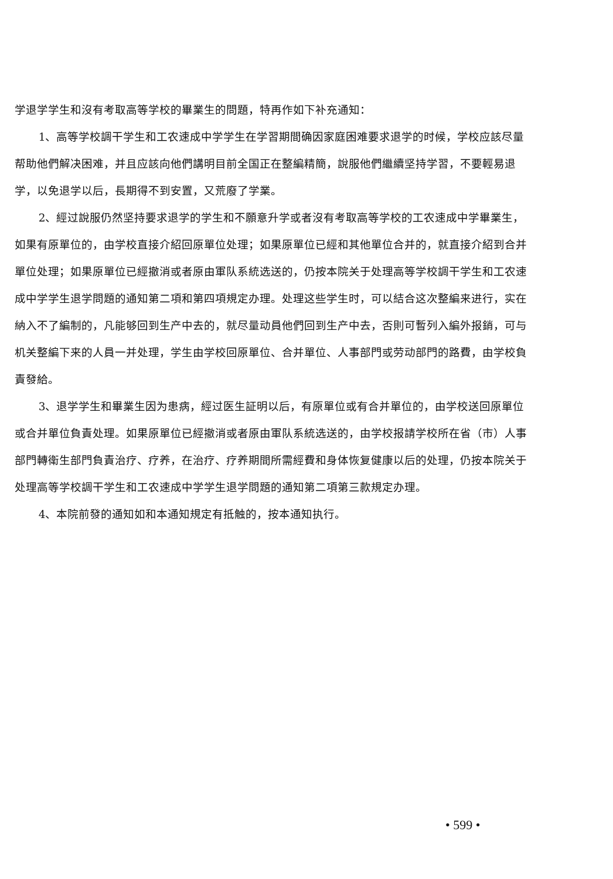学退学学生和沒有考取高等学校的畢業生的問題，特再作如下补充通知：
1、高等学校調干学生和工农速成中学学生在学習期間确因家庭困难要求退学的时候，学校应該尽量帮助他們解决困难，并且应該向他們講明目前全国正在整編精簡，說服他們繼續坚持学習，不要輕易退学，以免退学以后，長期得不到安置，又荒廢了学業。
2、經过說服仍然坚持要求退学的学生和不願意升学或者沒有考取高等学校的工农速成中学畢業生，如果有原單位的，由学校直接介紹回原單位处理；如果原單位已經和其他單位合并的，就直接介紹到合并單位处理；如果原單位已經撤消或者原由軍队系統选送的，仍按本院关于处理高等学校調干学生和工农速成中学学生退学問題的通知第二項和第四項規定办理。处理这些学生时，可以結合这次整編来进行，实在納入不了編制的，凡能够回到生产中去的，就尽量动員他們回到生产中去，否則可暫列入編外报銷，可与机关整編下来的人員一并处理，学生由学校回原單位、合并單位、人事部門或劳动部門的路費，由学校負責發給。
3、退学学生和畢業生因为患病，經过医生証明以后，有原單位或有合并單位的，由学校送回原單位或合并單位負責处理。如果原單位已經撤消或者原由軍队系統选送的，由学校报請学校所在省（市）人事部門轉衛生部門負責治疗、疗养，在治疗、疗养期間所需經費和身体恢复健康以后的处理，仍按本院关于处理高等学校調干学生和工农速成中学学生退学問題的通知第二項第三款規定办理。
4、本院前發的通知如和本通知規定有抵触的，按本通知执行。
• 599 •